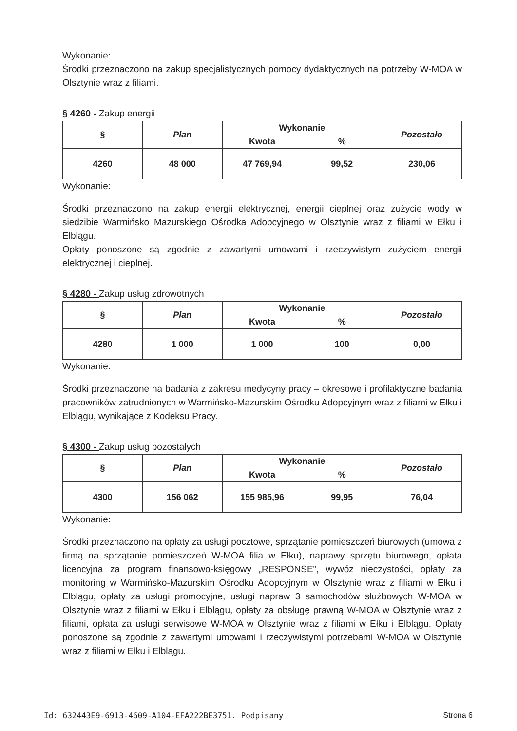Wykonanie:
Środki przeznaczono na zakup specjalistycznych pomocy dydaktycznych na potrzeby W-MOA w Olsztynie wraz z filiami.
§ 4260 - Zakup energii
| § | Plan | Wykonanie | | Pozostało |
| --- | --- | --- | --- | --- |
| | | Kwota | % | |
| 4260 | 48 000 | 47 769,94 | 99,52 | 230,06 |
Wykonanie:
Środki przeznaczono na zakup energii elektrycznej, energii cieplnej oraz zużycie wody w siedzibie Warmińsko Mazurskiego Ośrodka Adopcyjnego w Olsztynie wraz z filiami w Ełku i Elblągu.
Opłaty ponoszone są zgodnie z zawartymi umowami i rzeczywistym zużyciem energii elektrycznej i cieplnej.
§ 4280 - Zakup usług zdrowotnych
| § | Plan | Wykonanie | | Pozostało |
| --- | --- | --- | --- | --- |
| | | Kwota | % | |
| 4280 | 1 000 | 1 000 | 100 | 0,00 |
Wykonanie:
Środki przeznaczone na badania z zakresu medycyny pracy – okresowe i profilaktyczne badania pracowników zatrudnionych w Warmińsko-Mazurskim Ośrodku Adopcyjnym wraz z filiami w Ełku i Elblągu, wynikające z Kodeksu Pracy.
§ 4300 - Zakup usług pozostałych
| § | Plan | Wykonanie | | Pozostało |
| --- | --- | --- | --- | --- |
| | | Kwota | % | |
| 4300 | 156 062 | 155 985,96 | 99,95 | 76,04 |
Wykonanie:
Środki przeznaczono na opłaty za usługi pocztowe, sprzątanie pomieszczeń biurowych (umowa z firmą na sprzątanie pomieszczeń W-MOA filia w Ełku), naprawy sprzętu biurowego, opłata licencyjna za program finansowo-księgowy „RESPONSE”, wywóz nieczystości, opłaty za monitoring w Warmińsko-Mazurskim Ośrodku Adopcyjnym w Olsztynie wraz z filiami w Ełku i Elblągu, opłaty za usługi promocyjne, usługi napraw 3 samochodów służbowych W-MOA w Olsztynie wraz z filiami w Ełku i Elblągu, opłaty za obsługę prawną W-MOA w Olsztynie wraz z filiami, opłata za usługi serwisowe W-MOA w Olsztynie wraz z filiami w Ełku i Elblągu. Opłaty ponoszone są zgodnie z zawartymi umowami i rzeczywistymi potrzebami W-MOA w Olsztynie wraz z filiami w Ełku i Elblągu.
Id: 632443E9-6913-4609-A104-EFA222BE3751. Podpisany Strona 6